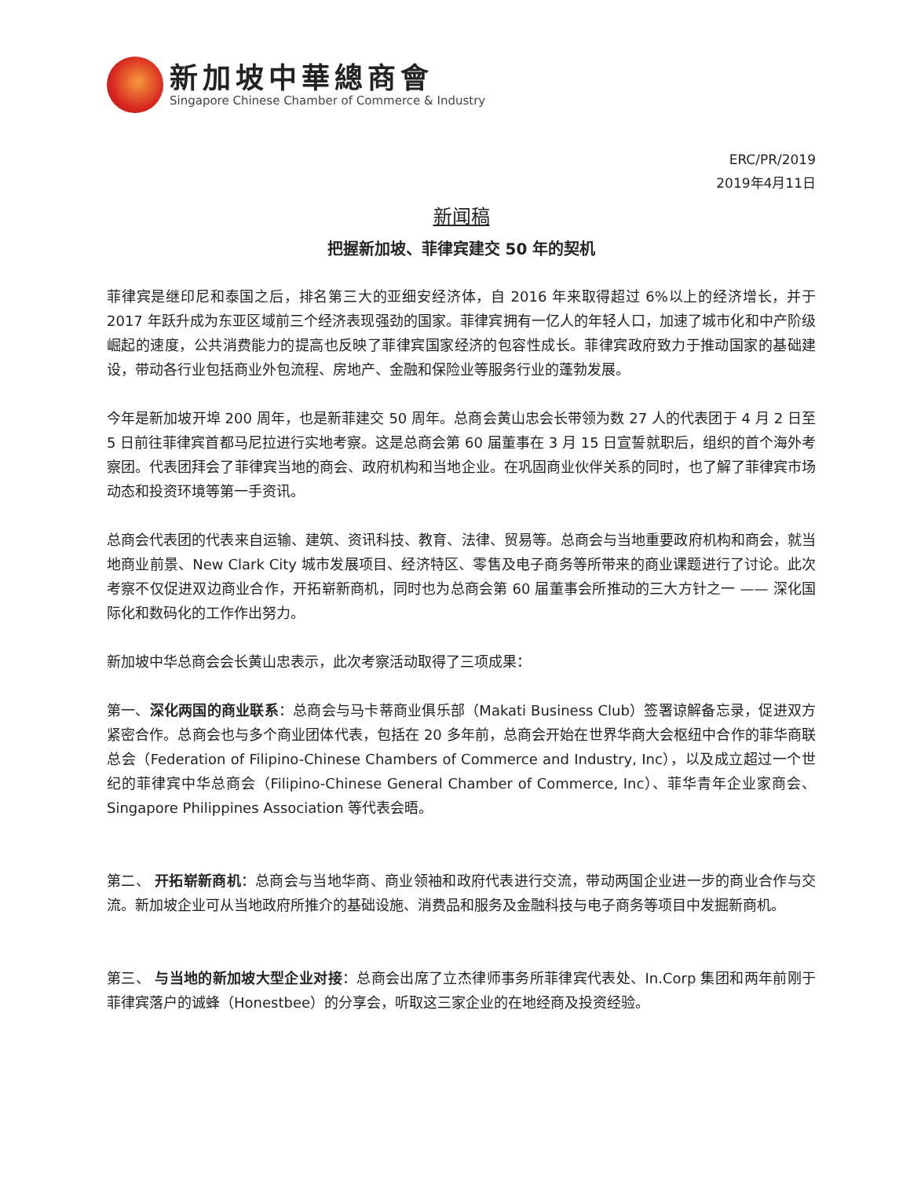新加坡中華總商會
Singapore Chinese Chamber of Commerce & Industry
ERC/PR/2019
2019年4月11日
新闻稿
把握新加坡、菲律宾建交 50 年的契机
菲律宾是继印尼和泰国之后，排名第三大的亚细安经济体，自 2016 年来取得超过 6%以上的经济增长，并于 2017 年跃升成为东亚区域前三个经济表现强劲的国家。菲律宾拥有一亿人的年轻人口，加速了城市化和中产阶级崛起的速度，公共消费能力的提高也反映了菲律宾国家经济的包容性成长。菲律宾政府致力于推动国家的基础建设，带动各行业包括商业外包流程、房地产、金融和保险业等服务行业的蓬勃发展。
今年是新加坡开埠 200 周年，也是新菲建交 50 周年。总商会黄山忠会长带领为数 27 人的代表团于 4 月 2 日至 5 日前往菲律宾首都马尼拉进行实地考察。这是总商会第 60 届董事在 3 月 15 日宣誓就职后，组织的首个海外考察团。代表团拜会了菲律宾当地的商会、政府机构和当地企业。在巩固商业伙伴关系的同时，也了解了菲律宾市场动态和投资环境等第一手资讯。
总商会代表团的代表来自运输、建筑、资讯科技、教育、法律、贸易等。总商会与当地重要政府机构和商会，就当地商业前景、New Clark City 城市发展项目、经济特区、零售及电子商务等所带来的商业课题进行了讨论。此次考察不仅促进双边商业合作，开拓崭新商机，同时也为总商会第 60 届董事会所推动的三大方针之一 —— 深化国际化和数码化的工作作出努力。
新加坡中华总商会会长黄山忠表示，此次考察活动取得了三项成果：
第一、深化两国的商业联系：总商会与马卡蒂商业俱乐部（Makati Business Club）签署谅解备忘录，促进双方紧密合作。总商会也与多个商业团体代表，包括在 20 多年前，总商会开始在世界华商大会枢纽中合作的菲华商联总会（Federation of Filipino-Chinese Chambers of Commerce and Industry, Inc），以及成立超过一个世纪的菲律宾中华总商会（Filipino-Chinese General Chamber of Commerce, Inc）、菲华青年企业家商会、Singapore Philippines Association 等代表会晤。
第二、 开拓崭新商机：总商会与当地华商、商业领袖和政府代表进行交流，带动两国企业进一步的商业合作与交流。新加坡企业可从当地政府所推介的基础设施、消费品和服务及金融科技与电子商务等项目中发掘新商机。
第三、 与当地的新加坡大型企业对接：总商会出席了立杰律师事务所菲律宾代表处、In.Corp 集团和两年前刚于菲律宾落户的诚蜂（Honestbee）的分享会，听取这三家企业的在地经商及投资经验。